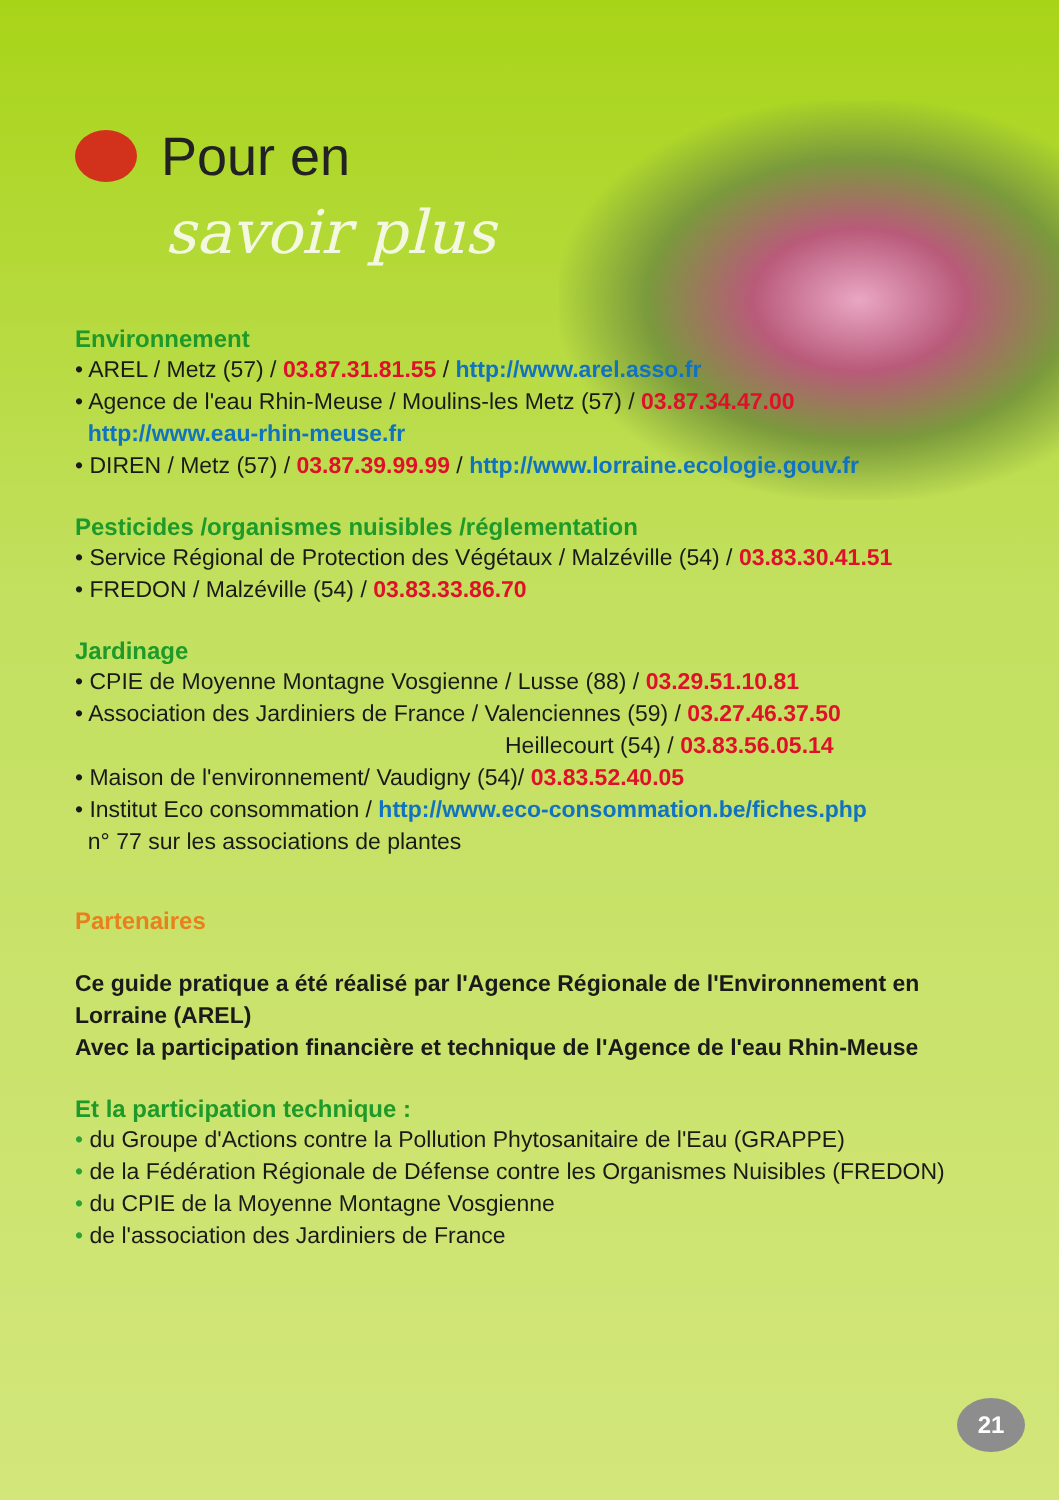Pour en
savoir plus
Environnement
• AREL / Metz (57) / 03.87.31.81.55 / http://www.arel.asso.fr
• Agence de l'eau Rhin-Meuse / Moulins-les Metz (57) / 03.87.34.47.00
http://www.eau-rhin-meuse.fr
• DIREN / Metz (57) / 03.87.39.99.99 / http://www.lorraine.ecologie.gouv.fr
Pesticides /organismes nuisibles /réglementation
• Service Régional de Protection des Végétaux / Malzéville (54) / 03.83.30.41.51
• FREDON / Malzéville (54) / 03.83.33.86.70
Jardinage
• CPIE de Moyenne Montagne Vosgienne / Lusse (88) / 03.29.51.10.81
• Association des Jardiniers de France / Valenciennes (59) / 03.27.46.37.50
Heillecourt (54) / 03.83.56.05.14
• Maison de l'environnement/ Vaudigny (54)/ 03.83.52.40.05
• Institut Eco consommation / http://www.eco-consommation.be/fiches.php
n° 77 sur les associations de plantes
Partenaires
Ce guide pratique a été réalisé par l'Agence Régionale de l'Environnement en Lorraine (AREL)
Avec la participation financière et technique de l'Agence de l'eau Rhin-Meuse
Et la participation technique :
• du Groupe d'Actions contre la Pollution Phytosanitaire de l'Eau (GRAPPE)
• de la Fédération Régionale de Défense contre les Organismes Nuisibles (FREDON)
• du CPIE de la Moyenne Montagne Vosgienne
• de l'association des Jardiniers de France
21